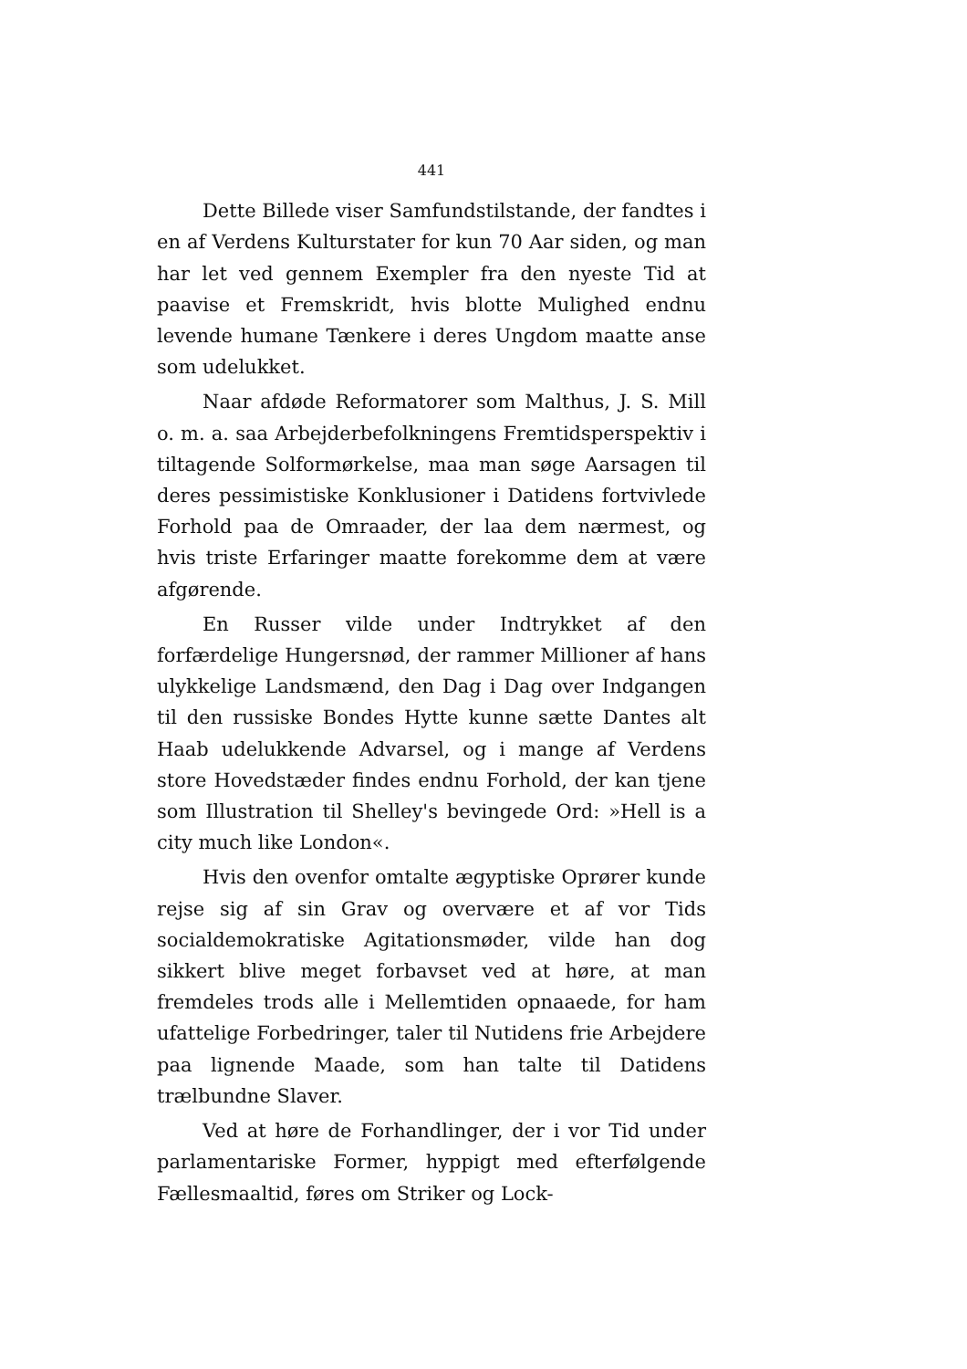441
Dette Billede viser Samfundstilstande, der fandtes i en af Verdens Kulturstater for kun 70 Aar siden, og man har let ved gennem Exempler fra den nyeste Tid at paavise et Fremskridt, hvis blotte Mulighed endnu levende humane Tænkere i deres Ungdom maatte anse som udelukket.
Naar afdøde Reformatorer som Malthus, J. S. Mill o. m. a. saa Arbejderbefolkningens Fremtidsperspektiv i tiltagende Solformørkelse, maa man søge Aarsagen til deres pessimistiske Konklusioner i Datidens fortvivlede Forhold paa de Omraader, der laa dem nærmest, og hvis triste Erfaringer maatte forekomme dem at være afgørende.
En Russer vilde under Indtrykket af den forfærdelige Hungersnød, der rammer Millioner af hans ulykkelige Landsmænd, den Dag i Dag over Indgangen til den russiske Bondes Hytte kunne sætte Dantes alt Haab udelukkende Advarsel, og i mange af Verdens store Hovedstæder findes endnu Forhold, der kan tjene som Illustration til Shelley's bevingede Ord: »Hell is a city much like London«.
Hvis den ovenfor omtalte ægyptiske Oprører kunde rejse sig af sin Grav og overvære et af vor Tids socialdemokratiske Agitationsmøder, vilde han dog sikkert blive meget forbavset ved at høre, at man fremdeles trods alle i Mellemtiden opnaaede, for ham ufattelige Forbedringer, taler til Nutidens frie Arbejdere paa lignende Maade, som han talte til Datidens trælbundne Slaver.
Ved at høre de Forhandlinger, der i vor Tid under parlamentariske Former, hyppigt med efterfølgende Fællesmaaltid, føres om Striker og Lock-